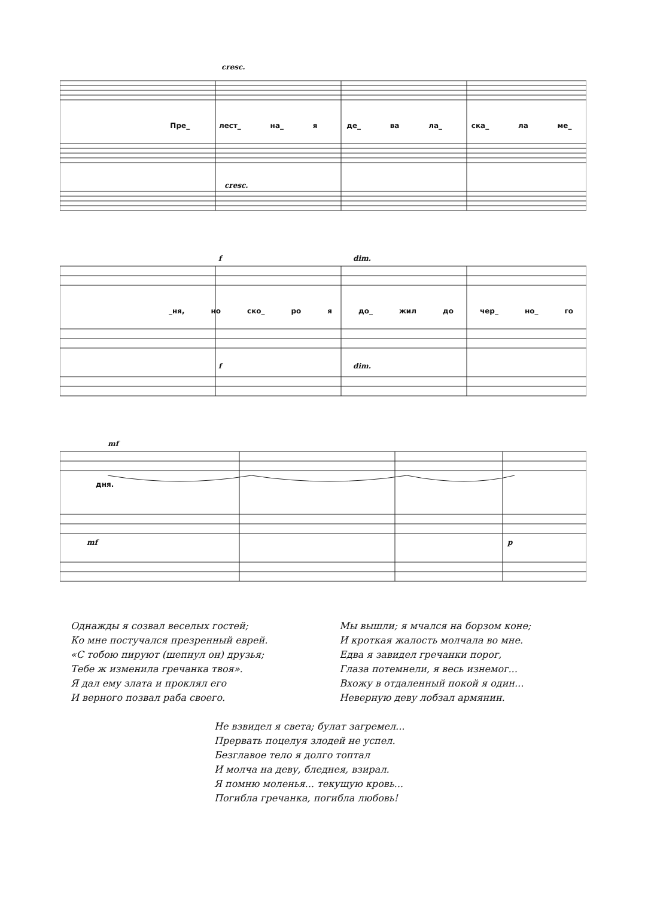Пре_ лест_ на_ я де_ ва ла_ ска_ ла ме_
cresc.
cresc.
f dim.
_ня, но ско_ ро я до_ жил до чер_ но_ го
f dim.
mf
дня.
mf p
Однажды я созвал веселых гостей;
Ко мне постучался презренный еврей.
«С тобою пируют (шепнул он) друзья;
Тебе ж изменила гречанка твоя».
Я дал ему злата и проклял его
И верного позвал раба своего.
Мы вышли; я мчался на борзом коне;
И кроткая жалость молчала во мне.
Едва я завидел гречанки порог,
Глаза потемнели, я весь изнемог...
Вхожу в отдаленный покой я один...
Неверную деву лобзал армянин.
Не взвидел я света; булат загремел...
Прервать поцелуя злодей не успел.
Безглавое тело я долго топтал
И молча на деву, бледнея, взирал.
Я помню моленья... текущую кровь...
Погибла гречанка, погибла любовь!